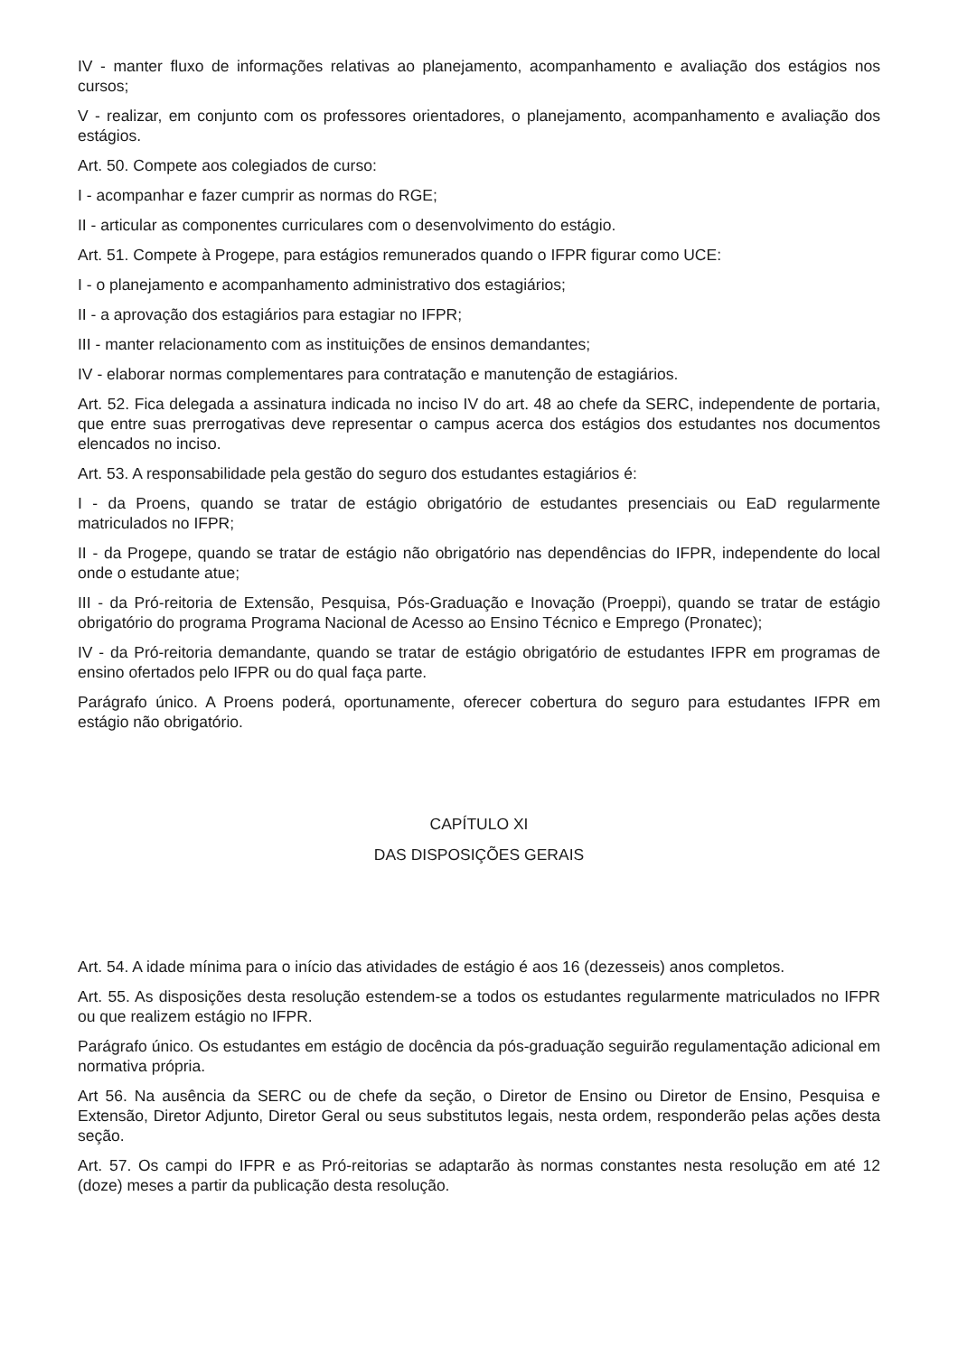IV - manter fluxo de informações relativas ao planejamento, acompanhamento e avaliação dos estágios nos cursos;
V - realizar, em conjunto com os professores orientadores, o planejamento, acompanhamento e avaliação dos estágios.
Art. 50. Compete aos colegiados de curso:
I - acompanhar e fazer cumprir as normas do RGE;
II - articular as componentes curriculares com o desenvolvimento do estágio.
Art. 51. Compete à Progepe, para estágios remunerados quando o IFPR figurar como UCE:
I - o planejamento e acompanhamento administrativo dos estagiários;
II - a aprovação dos estagiários para estagiar no IFPR;
III - manter relacionamento com as instituições de ensinos demandantes;
IV - elaborar normas complementares para contratação e manutenção de estagiários.
Art. 52. Fica delegada a assinatura indicada no inciso IV do art. 48 ao chefe da SERC, independente de portaria, que entre suas prerrogativas deve representar o campus acerca dos estágios dos estudantes nos documentos elencados no inciso.
Art. 53. A responsabilidade pela gestão do seguro dos estudantes estagiários é:
I - da Proens, quando se tratar de estágio obrigatório de estudantes presenciais ou EaD regularmente matriculados no IFPR;
II - da Progepe, quando se tratar de estágio não obrigatório nas dependências do IFPR, independente do local onde o estudante atue;
III - da Pró-reitoria de Extensão, Pesquisa, Pós-Graduação e Inovação (Proeppi), quando se tratar de estágio obrigatório do programa Programa Nacional de Acesso ao Ensino Técnico e Emprego (Pronatec);
IV - da Pró-reitoria demandante, quando se tratar de estágio obrigatório de estudantes IFPR em programas de ensino ofertados pelo IFPR ou do qual faça parte.
Parágrafo único. A Proens poderá, oportunamente, oferecer cobertura do seguro para estudantes IFPR em estágio não obrigatório.
CAPÍTULO XI
DAS DISPOSIÇÕES GERAIS
Art. 54. A idade mínima para o início das atividades de estágio é aos 16 (dezesseis) anos completos.
Art. 55. As disposições desta resolução estendem-se a todos os estudantes regularmente matriculados no IFPR ou que realizem estágio no IFPR.
Parágrafo único. Os estudantes em estágio de docência da pós-graduação seguirão regulamentação adicional em normativa própria.
Art 56. Na ausência da SERC ou de chefe da seção, o Diretor de Ensino ou Diretor de Ensino, Pesquisa e Extensão, Diretor Adjunto, Diretor Geral ou seus substitutos legais, nesta ordem, responderão pelas ações desta seção.
Art. 57. Os campi do IFPR e as Pró-reitorias se adaptarão às normas constantes nesta resolução em até 12 (doze) meses a partir da publicação desta resolução.